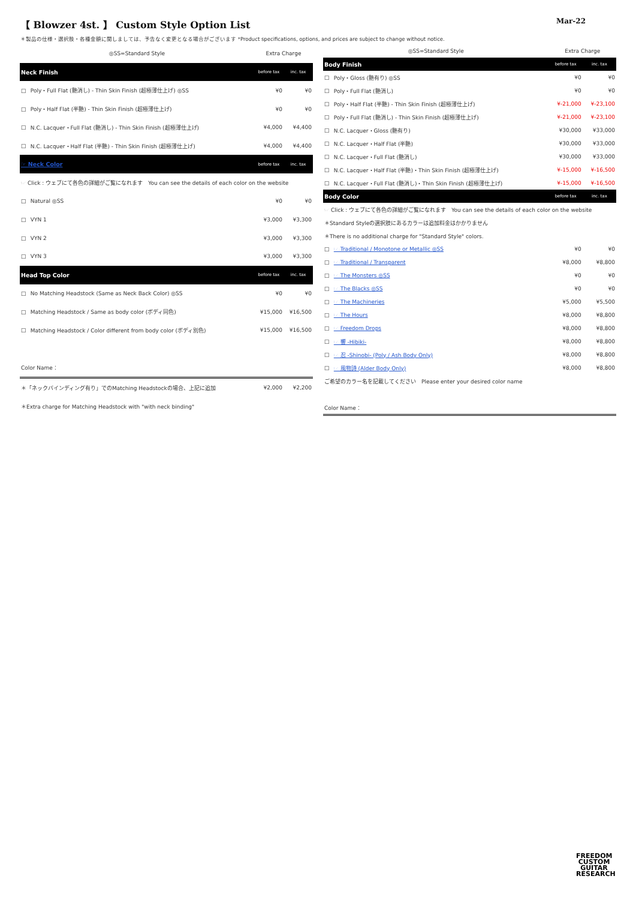【 Blowzer 4st. 】 Custom Style Option List
Mar-22
＊製品の仕様・選択肢・各種金額に関しましては、予告なく変更となる場合がございます *Product specifications, options, and prices are subject to change without notice.
| ◎SS=Standard Style | | Extra Charge | |
| Neck Finish | | before tax | inc. tax |
| □ | Poly・Full Flat (艶消し) - Thin Skin Finish (超極薄仕上げ) ◎SS | ¥0 | ¥0 |
| □ | Poly・Half Flat (半艶) - Thin Skin Finish (超極薄仕上げ) | ¥0 | ¥0 |
| □ | N.C. Lacquer・Full Flat (艶消し) - Thin Skin Finish (超極薄仕上げ) | ¥4,000 | ¥4,400 |
| □ | N.C. Lacquer・Half Flat (半艶) - Thin Skin Finish (超極薄仕上げ) | ¥4,000 | ¥4,400 |
| ☞ Neck Color | | before tax | inc. tax |
| ☞ Click : ウェブにて各色の詳細がご覧になれます You can see the details of each color on the website | | | |
| □ | Natural ◎SS | ¥0 | ¥0 |
| □ | VYN 1 | ¥3,000 | ¥3,300 |
| □ | VYN 2 | ¥3,000 | ¥3,300 |
| □ | VYN 3 | ¥3,000 | ¥3,300 |
| Head Top Color | | before tax | inc. tax |
| □ | No Matching Headstock (Same as Neck Back Color) ◎SS | ¥0 | ¥0 |
| □ | Matching Headstock / Same as body color (ボディ同色) | ¥15,000 | ¥16,500 |
| □ | Matching Headstock / Color different from body color (ボディ別色) | ¥15,000 | ¥16,500 |
| Color Name： | | | |
| ＊「ネックバインディング有り」でのMatching Headstockの場合、上記に追加 | | ¥2,000 | ¥2,200 |
| ＊Extra charge for Matching Headstock with "with neck binding" | | | |
| ◎SS=Standard Style | | Extra Charge | |
| Body Finish | | before tax | inc. tax |
| □ | Poly・Gloss (艶有り) ◎SS | ¥0 | ¥0 |
| □ | Poly・Full Flat (艶消し) | ¥0 | ¥0 |
| □ | Poly・Half Flat (半艶) - Thin Skin Finish (超極薄仕上げ) | ¥-21,000 | ¥-23,100 |
| □ | Poly・Full Flat (艶消し) - Thin Skin Finish (超極薄仕上げ) | ¥-21,000 | ¥-23,100 |
| □ | N.C. Lacquer・Gloss (艶有り) | ¥30,000 | ¥33,000 |
| □ | N.C. Lacquer・Half Flat (半艶) | ¥30,000 | ¥33,000 |
| □ | N.C. Lacquer・Full Flat (艶消し) | ¥30,000 | ¥33,000 |
| □ | N.C. Lacquer・Half Flat (半艶)・Thin Skin Finish (超極薄仕上げ) | ¥-15,000 | ¥-16,500 |
| □ | N.C. Lacquer・Full Flat (艶消し)・Thin Skin Finish (超極薄仕上げ) | ¥-15,000 | ¥-16,500 |
| Body Color | | before tax | inc. tax |
| ☞ Click : ウェブにて各色の詳細がご覧になれます You can see the details of each color on the website | | | |
| ＊Standard Styleの選択肢にあるカラーは追加料金はかかりません | | | |
| ＊There is no additional charge for "Standard Style" colors. | | | |
| □ | ☞ Traditional / Monotone or Metallic ◎SS | ¥0 | ¥0 |
| □ | ☞ Traditional / Transparent | ¥8,000 | ¥8,800 |
| □ | ☞ The Monsters ◎SS | ¥0 | ¥0 |
| □ | ☞ The Blacks ◎SS | ¥0 | ¥0 |
| □ | ☞ The Machineries | ¥5,000 | ¥5,500 |
| □ | ☞ The Hours | ¥8,000 | ¥8,800 |
| □ | ☞ Freedom Drops | ¥8,000 | ¥8,800 |
| □ | ☞ 響 -Hibiki- | ¥8,000 | ¥8,800 |
| □ | ☞ 忍 -Shinobi- (Poly / Ash Body Only) | ¥8,000 | ¥8,800 |
| □ | ☞ 風物詩 (Alder Body Only) | ¥8,000 | ¥8,800 |
| ご希望のカラー名を記載してください Please enter your desired color name | | | |
| Color Name： | | | |
FREEDOM
CUSTOM
GUITAR
RESEARCH